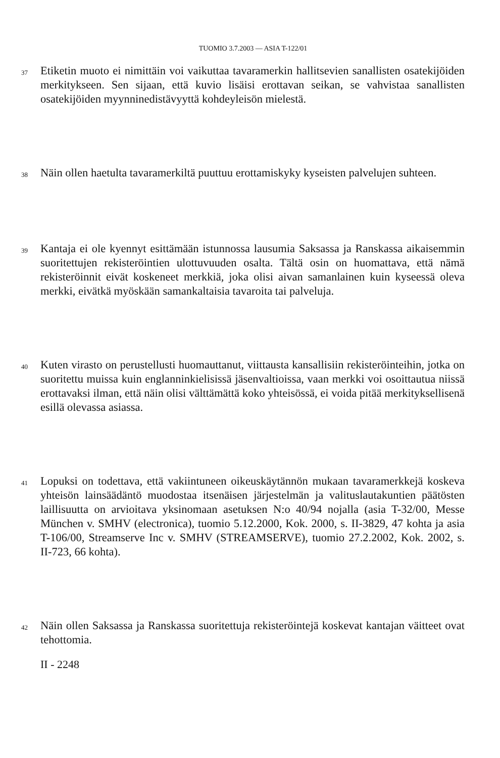TUOMIO 3.7.2003 — ASIA T-122/01
37
Etiketin muoto ei nimittäin voi vaikuttaa tavaramerkin hallitsevien sanallisten osatekijöiden merkitykseen. Sen sijaan, että kuvio lisäisi erottavan seikan, se vahvistaa sanallisten osatekijöiden myynninedistävyyttä kohdeyleisön mielestä.
38
Näin ollen haetulta tavaramerkiltä puuttuu erottamiskyky kyseisten palvelujen suhteen.
39
Kantaja ei ole kyennyt esittämään istunnossa lausumia Saksassa ja Ranskassa aikaisemmin suoritettujen rekisteröintien ulottuvuuden osalta. Tältä osin on huomattava, että nämä rekisteröinnit eivät koskeneet merkkiä, joka olisi aivan samanlainen kuin kyseessä oleva merkki, eivätkä myöskään samankaltaisia tavaroita tai palveluja.
40
Kuten virasto on perustellusti huomauttanut, viittausta kansallisiin rekisteröinteihin, jotka on suoritettu muissa kuin englanninkielisissä jäsenvaltioissa, vaan merkki voi osoittautua niissä erottavaksi ilman, että näin olisi välttämättä koko yhteisössä, ei voida pitää merkityksellisenä esillä olevassa asiassa.
41
Lopuksi on todettava, että vakiintuneen oikeuskäytännön mukaan tavaramerkkejä koskeva yhteisön lainsäädäntö muodostaa itsenäisen järjestelmän ja valituslautakuntien päätösten laillisuutta on arvioitava yksinomaan asetuksen N:o 40/94 nojalla (asia T-32/00, Messe München v. SMHV (electronica), tuomio 5.12.2000, Kok. 2000, s. II-3829, 47 kohta ja asia T-106/00, Streamserve Inc v. SMHV (STREAMSERVE), tuomio 27.2.2002, Kok. 2002, s. II-723, 66 kohta).
42
Näin ollen Saksassa ja Ranskassa suoritettuja rekisteröintejä koskevat kantajan väitteet ovat tehottomia.
II - 2248